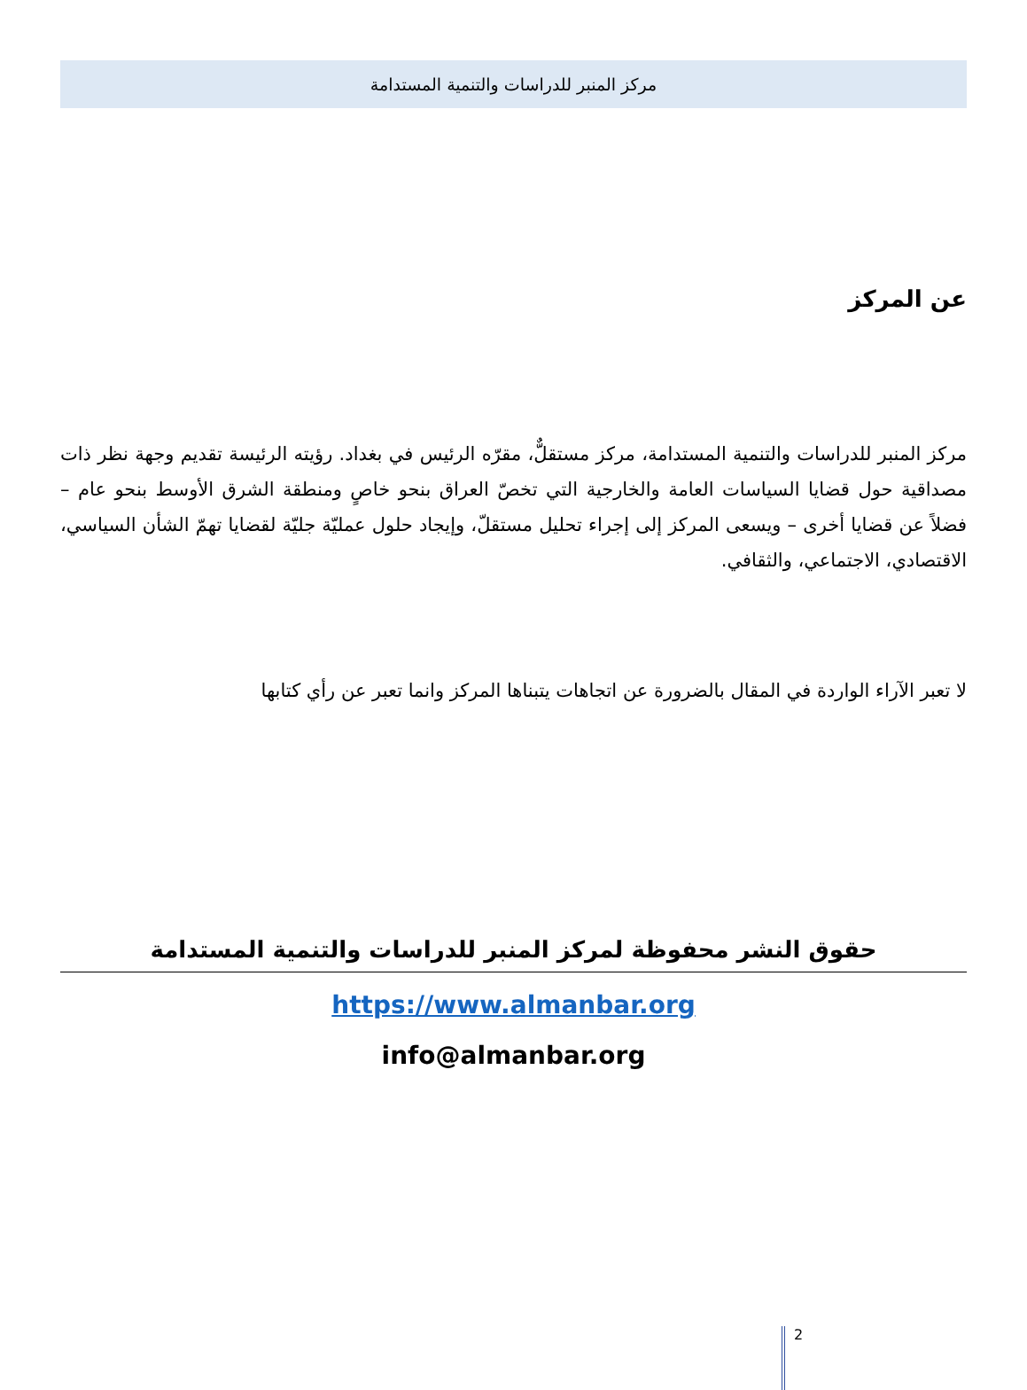مركز المنبر للدراسات والتنمية المستدامة
عن المركز
مركز المنبر للدراسات والتنمية المستدامة، مركز مستقلٌّ، مقرّه الرئيس في بغداد. رؤيته الرئيسة تقديم وجهة نظر ذات مصداقية حول قضايا السياسات العامة والخارجية التي تخصّ العراق بنحو خاصٍ ومنطقة الشرق الأوسط بنحو عام – فضلاً عن قضايا أخرى – ويسعى المركز إلى إجراء تحليل مستقلّ، وإيجاد حلول عمليّة جليّة لقضايا تهمّ الشأن السياسي، الاقتصادي، الاجتماعي، والثقافي.
لا تعبر الآراء الواردة في المقال بالضرورة عن اتجاهات يتبناها المركز وانما تعبر عن رأي كتابها
حقوق النشر محفوظة لمركز المنبر للدراسات والتنمية المستدامة
https://www.almanbar.org
info@almanbar.org
2